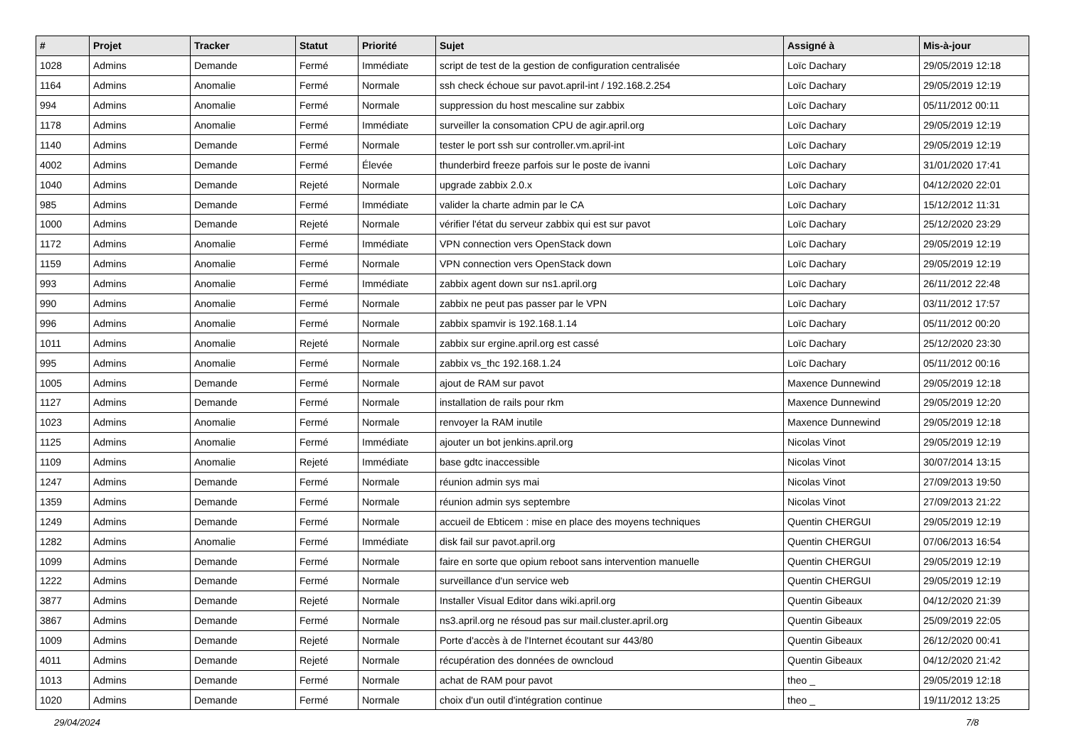| # | Projet | Tracker | Statut | Priorité | Sujet | Assigné à | Mis-à-jour |
| --- | --- | --- | --- | --- | --- | --- | --- |
| 1028 | Admins | Demande | Fermé | Immédiate | script de test de la gestion de configuration centralisée | Loïc Dachary | 29/05/2019 12:18 |
| 1164 | Admins | Anomalie | Fermé | Normale | ssh check échoue sur pavot.april-int / 192.168.2.254 | Loïc Dachary | 29/05/2019 12:19 |
| 994 | Admins | Anomalie | Fermé | Normale | suppression du host mescaline sur zabbix | Loïc Dachary | 05/11/2012 00:11 |
| 1178 | Admins | Anomalie | Fermé | Immédiate | surveiller la consomation CPU de agir.april.org | Loïc Dachary | 29/05/2019 12:19 |
| 1140 | Admins | Demande | Fermé | Normale | tester le port ssh sur controller.vm.april-int | Loïc Dachary | 29/05/2019 12:19 |
| 4002 | Admins | Demande | Fermé | Élevée | thunderbird freeze parfois sur le poste de ivanni | Loïc Dachary | 31/01/2020 17:41 |
| 1040 | Admins | Demande | Rejeté | Normale | upgrade zabbix 2.0.x | Loïc Dachary | 04/12/2020 22:01 |
| 985 | Admins | Demande | Fermé | Immédiate | valider la charte admin par le CA | Loïc Dachary | 15/12/2012 11:31 |
| 1000 | Admins | Demande | Rejeté | Normale | vérifier l'état du serveur zabbix qui est sur pavot | Loïc Dachary | 25/12/2020 23:29 |
| 1172 | Admins | Anomalie | Fermé | Immédiate | VPN connection vers OpenStack down | Loïc Dachary | 29/05/2019 12:19 |
| 1159 | Admins | Anomalie | Fermé | Normale | VPN connection vers OpenStack down | Loïc Dachary | 29/05/2019 12:19 |
| 993 | Admins | Anomalie | Fermé | Immédiate | zabbix agent down sur ns1.april.org | Loïc Dachary | 26/11/2012 22:48 |
| 990 | Admins | Anomalie | Fermé | Normale | zabbix ne peut pas passer par le VPN | Loïc Dachary | 03/11/2012 17:57 |
| 996 | Admins | Anomalie | Fermé | Normale | zabbix spamvir is 192.168.1.14 | Loïc Dachary | 05/11/2012 00:20 |
| 1011 | Admins | Anomalie | Rejeté | Normale | zabbix sur ergine.april.org est cassé | Loïc Dachary | 25/12/2020 23:30 |
| 995 | Admins | Anomalie | Fermé | Normale | zabbix vs_thc 192.168.1.24 | Loïc Dachary | 05/11/2012 00:16 |
| 1005 | Admins | Demande | Fermé | Normale | ajout de RAM sur pavot | Maxence Dunnewind | 29/05/2019 12:18 |
| 1127 | Admins | Demande | Fermé | Normale | installation de rails pour rkm | Maxence Dunnewind | 29/05/2019 12:20 |
| 1023 | Admins | Anomalie | Fermé | Normale | renvoyer la RAM inutile | Maxence Dunnewind | 29/05/2019 12:18 |
| 1125 | Admins | Anomalie | Fermé | Immédiate | ajouter un bot jenkins.april.org | Nicolas Vinot | 29/05/2019 12:19 |
| 1109 | Admins | Anomalie | Rejeté | Immédiate | base gdtc inaccessible | Nicolas Vinot | 30/07/2014 13:15 |
| 1247 | Admins | Demande | Fermé | Normale | réunion admin sys mai | Nicolas Vinot | 27/09/2013 19:50 |
| 1359 | Admins | Demande | Fermé | Normale | réunion admin sys septembre | Nicolas Vinot | 27/09/2013 21:22 |
| 1249 | Admins | Demande | Fermé | Normale | accueil de Ebticem : mise en place des moyens techniques | Quentin CHERGUI | 29/05/2019 12:19 |
| 1282 | Admins | Anomalie | Fermé | Immédiate | disk fail sur pavot.april.org | Quentin CHERGUI | 07/06/2013 16:54 |
| 1099 | Admins | Demande | Fermé | Normale | faire en sorte que opium reboot sans intervention manuelle | Quentin CHERGUI | 29/05/2019 12:19 |
| 1222 | Admins | Demande | Fermé | Normale | surveillance d'un service web | Quentin CHERGUI | 29/05/2019 12:19 |
| 3877 | Admins | Demande | Rejeté | Normale | Installer Visual Editor dans wiki.april.org | Quentin Gibeaux | 04/12/2020 21:39 |
| 3867 | Admins | Demande | Fermé | Normale | ns3.april.org ne résoud pas sur mail.cluster.april.org | Quentin Gibeaux | 25/09/2019 22:05 |
| 1009 | Admins | Demande | Rejeté | Normale | Porte d'accès à de l'Internet écoutant sur 443/80 | Quentin Gibeaux | 26/12/2020 00:41 |
| 4011 | Admins | Demande | Rejeté | Normale | récupération des données de owncloud | Quentin Gibeaux | 04/12/2020 21:42 |
| 1013 | Admins | Demande | Fermé | Normale | achat de RAM pour pavot | theo _ | 29/05/2019 12:18 |
| 1020 | Admins | Demande | Fermé | Normale | choix d'un outil d'intégration continue | theo _ | 19/11/2012 13:25 |
29/04/2024 7/8